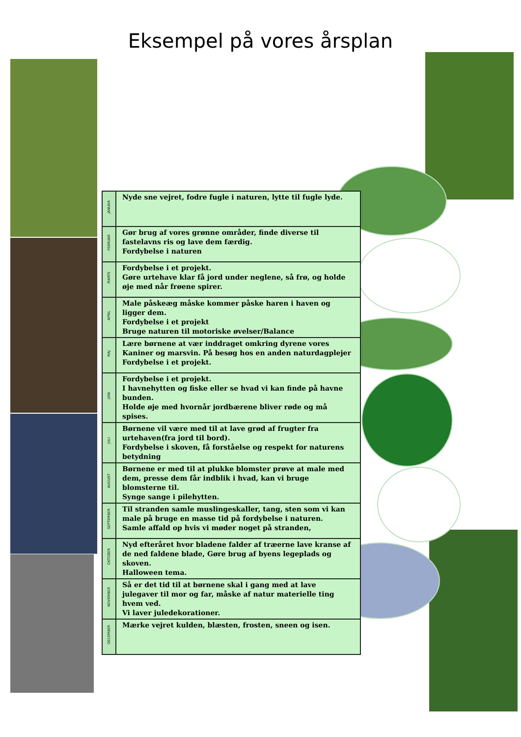Eksempel på vores årsplan
| JANUAR | Nyde sne vejret, fodre fugle i naturen, lytte til fugle lyde. |
| FEBRUAR | Gør brug af vores grønne områder, finde diverse til fastelavns ris og lave dem færdig. Fordybelse i naturen |
| MARTS | Fordybelse i et projekt. Gøre urtehave klar få jord under neglene, så frø, og holde øje med når frøene spirer. |
| APRIL | Male påskeæg måske kommer påske haren i haven og ligger dem. Fordybelse i et projekt Bruge naturen til motoriske øvelser/Balance |
| MAJ | Lære børnene at vær inddraget omkring dyrene vores Kaniner og marsvin. På besøg hos en anden naturdagplejer Fordybelse i et projekt. |
| JUNI | Fordybelse i et projekt. I havnehytten og fiske eller se hvad vi kan finde på havne bunden. Holde øje med hvornår jordbærene bliver røde og må spises. |
| JULI | Børnene vil være med til at lave grød af frugter fra urtehaven(fra jord til bord). Fordybelse i skoven, få forståelse og respekt for naturens betydning |
| AUGUST | Børnene er med til at plukke blomster prøve at male med dem, presse dem får indblik i hvad, kan vi bruge blomsterne til. Synge sange i pilehytten. |
| SEPTEMBER | Til stranden samle muslingeskaller, tang, sten som vi kan male på bruge en masse tid på fordybelse i naturen. Samle affald op hvis vi møder noget på stranden, |
| OKTOBER | Nyd efteråret hvor bladene falder af træerne lave kranse af de ned faldene blade, Gøre brug af byens legeplads og skoven. Halloween tema. |
| NOVEMBER | Så er det tid til at børnene skal i gang med at lave julegaver til mor og far, måske af natur materielle ting hvem ved. Vi laver juledekorationer. |
| DECEMBER | Mærke vejret kulden, blæsten, frosten, sneen og isen. |